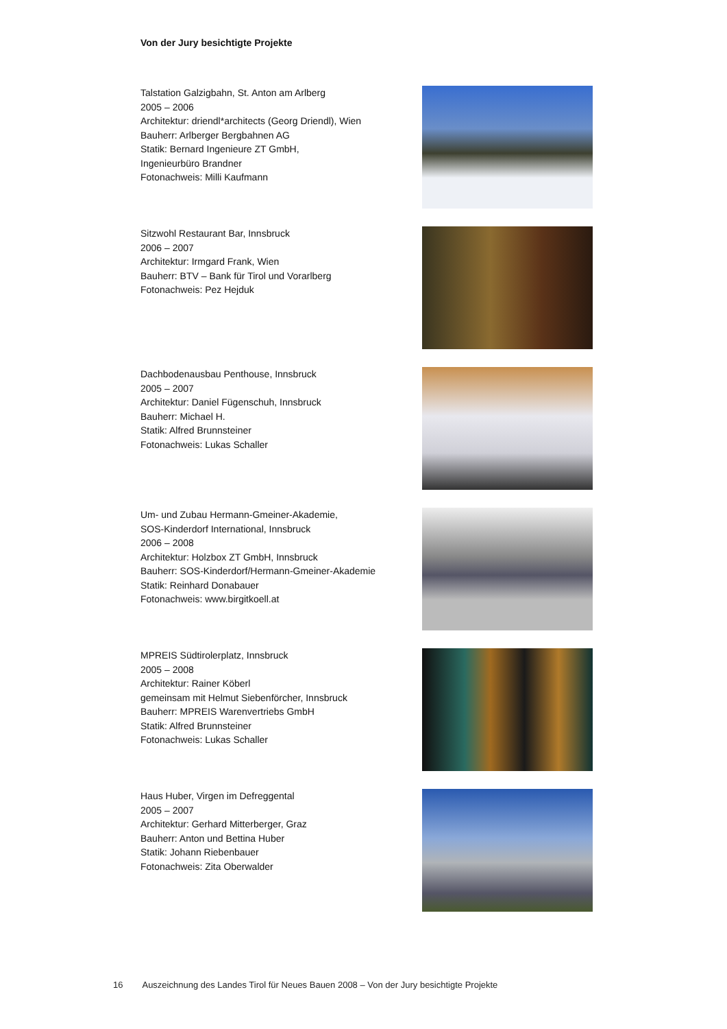Von der Jury besichtigte Projekte
Talstation Galzigbahn, St. Anton am Arlberg
2005 – 2006
Architektur: driendl*architects (Georg Driendl), Wien
Bauherr: Arlberger Bergbahnen AG
Statik: Bernard Ingenieure ZT GmbH,
Ingenieurbüro Brandner
Fotonachweis: Milli Kaufmann
Sitzwohl Restaurant Bar, Innsbruck
2006 – 2007
Architektur: Irmgard Frank, Wien
Bauherr: BTV – Bank für Tirol und Vorarlberg
Fotonachweis: Pez Hejduk
Dachbodenausbau Penthouse, Innsbruck
2005 – 2007
Architektur: Daniel Fügenschuh, Innsbruck
Bauherr: Michael H.
Statik: Alfred Brunnsteiner
Fotonachweis: Lukas Schaller
Um- und Zubau Hermann-Gmeiner-Akademie,
SOS-Kinderdorf International, Innsbruck
2006 – 2008
Architektur: Holzbox ZT GmbH, Innsbruck
Bauherr: SOS-Kinderdorf/Hermann-Gmeiner-Akademie
Statik: Reinhard Donabauer
Fotonachweis: www.birgitkoell.at
MPREIS Südtirolerplatz, Innsbruck
2005 – 2008
Architektur: Rainer Köberl
gemeinsam mit Helmut Siebenförcher, Innsbruck
Bauherr: MPREIS Warenvertriebs GmbH
Statik: Alfred Brunnsteiner
Fotonachweis: Lukas Schaller
Haus Huber, Virgen im Defreggental
2005 – 2007
Architektur: Gerhard Mitterberger, Graz
Bauherr: Anton und Bettina Huber
Statik: Johann Riebenbauer
Fotonachweis: Zita Oberwalder
16 Auszeichnung des Landes Tirol für Neues Bauen 2008 – Von der Jury besichtigte Projekte